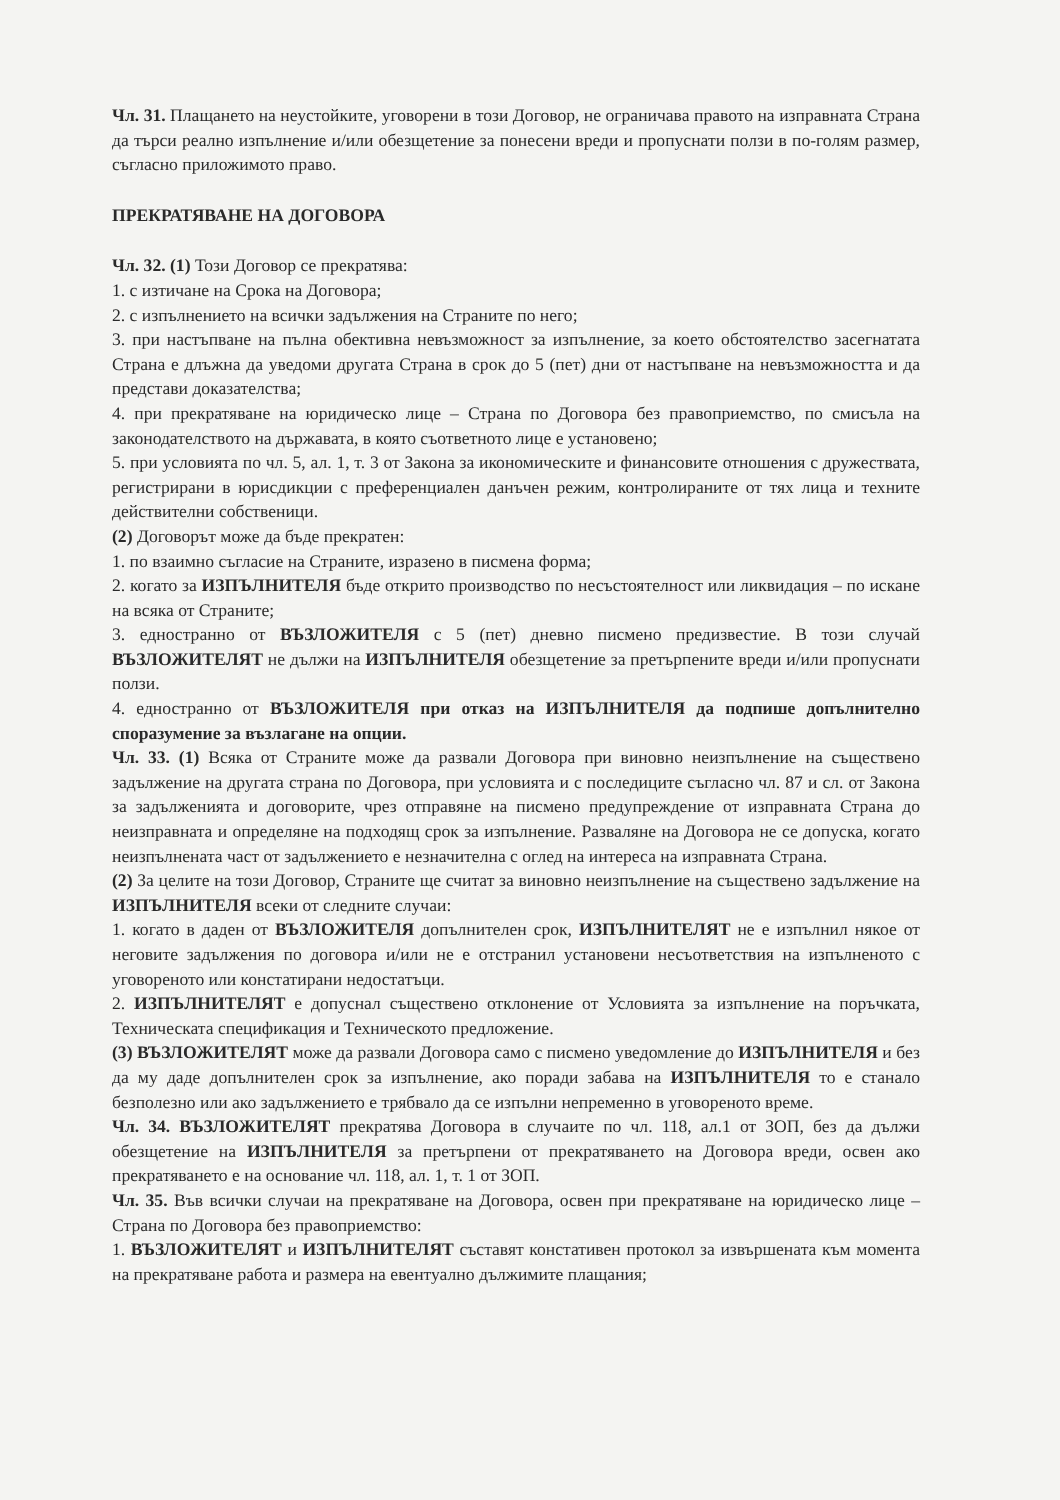Чл. 31. Плащането на неустойките, уговорени в този Договор, не ограничава правото на изправната Страна да търси реално изпълнение и/или обезщетение за понесени вреди и пропуснати ползи в по-голям размер, съгласно приложимото право.
ПРЕКРАТЯВАНЕ НА ДОГОВОРА
Чл. 32. (1) Този Договор се прекратява:
1. с изтичане на Срока на Договора;
2. с изпълнението на всички задължения на Страните по него;
3. при настъпване на пълна обективна невъзможност за изпълнение, за което обстоятелство засегнатата Страна е длъжна да уведоми другата Страна в срок до 5 (пет) дни от настъпване на невъзможността и да представи доказателства;
4. при прекратяване на юридическо лице – Страна по Договора без правоприемство, по смисъла на законодателството на държавата, в която съответното лице е установено;
5. при условията по чл. 5, ал. 1, т. 3 от Закона за икономическите и финансовите отношения с дружествата, регистрирани в юрисдикции с преференциален данъчен режим, контролираните от тях лица и техните действителни собственици.
(2) Договорът може да бъде прекратен:
1. по взаимно съгласие на Страните, изразено в писмена форма;
2. когато за ИЗПЪЛНИТЕЛЯ бъде открито производство по несъстоятелност или ликвидация – по искане на всяка от Страните;
3. едностранно от ВЪЗЛОЖИТЕЛЯ с 5 (пет) дневно писмено предизвестие. В този случай ВЪЗЛОЖИТЕЛЯТ не дължи на ИЗПЪЛНИТЕЛЯ обезщетение за претърпените вреди и/или пропуснати ползи.
4. едностранно от ВЪЗЛОЖИТЕЛЯ при отказ на ИЗПЪЛНИТЕЛЯ да подпише допълнително споразумение за възлагане на опции.
Чл. 33. (1) Всяка от Страните може да развали Договора при виновно неизпълнение на съществено задължение на другата страна по Договора, при условията и с последиците съгласно чл. 87 и сл. от Закона за задълженията и договорите, чрез отправяне на писмено предупреждение от изправната Страна до неизправната и определяне на подходящ срок за изпълнение. Разваляне на Договора не се допуска, когато неизпълнената част от задължението е незначителна с оглед на интереса на изправната Страна.
(2) За целите на този Договор, Страните ще считат за виновно неизпълнение на съществено задължение на ИЗПЪЛНИТЕЛЯ всеки от следните случаи:
1. когато в даден от ВЪЗЛОЖИТЕЛЯ допълнителен срок, ИЗПЪЛНИТЕЛЯТ не е изпълнил някое от неговите задължения по договора и/или не е отстранил установени несъответствия на изпълненото с уговореното или констатирани недостатъци.
2. ИЗПЪЛНИТЕЛЯТ е допуснал съществено отклонение от Условията за изпълнение на поръчката, Техническата спецификация и Техническото предложение.
(3) ВЪЗЛОЖИТЕЛЯТ може да развали Договора само с писмено уведомление до ИЗПЪЛНИТЕЛЯ и без да му даде допълнителен срок за изпълнение, ако поради забава на ИЗПЪЛНИТЕЛЯ то е станало безполезно или ако задължението е трябвало да се изпълни непременно в уговореното време.
Чл. 34. ВЪЗЛОЖИТЕЛЯТ прекратява Договора в случаите по чл. 118, ал.1 от ЗОП, без да дължи обезщетение на ИЗПЪЛНИТЕЛЯ за претърпени от прекратяването на Договора вреди, освен ако прекратяването е на основание чл. 118, ал. 1, т. 1 от ЗОП.
Чл. 35. Във всички случаи на прекратяване на Договора, освен при прекратяване на юридическо лице – Страна по Договора без правоприемство:
1. ВЪЗЛОЖИТЕЛЯТ и ИЗПЪЛНИТЕЛЯТ съставят констативен протокол за извършената към момента на прекратяване работа и размера на евентуално дължимите плащания;